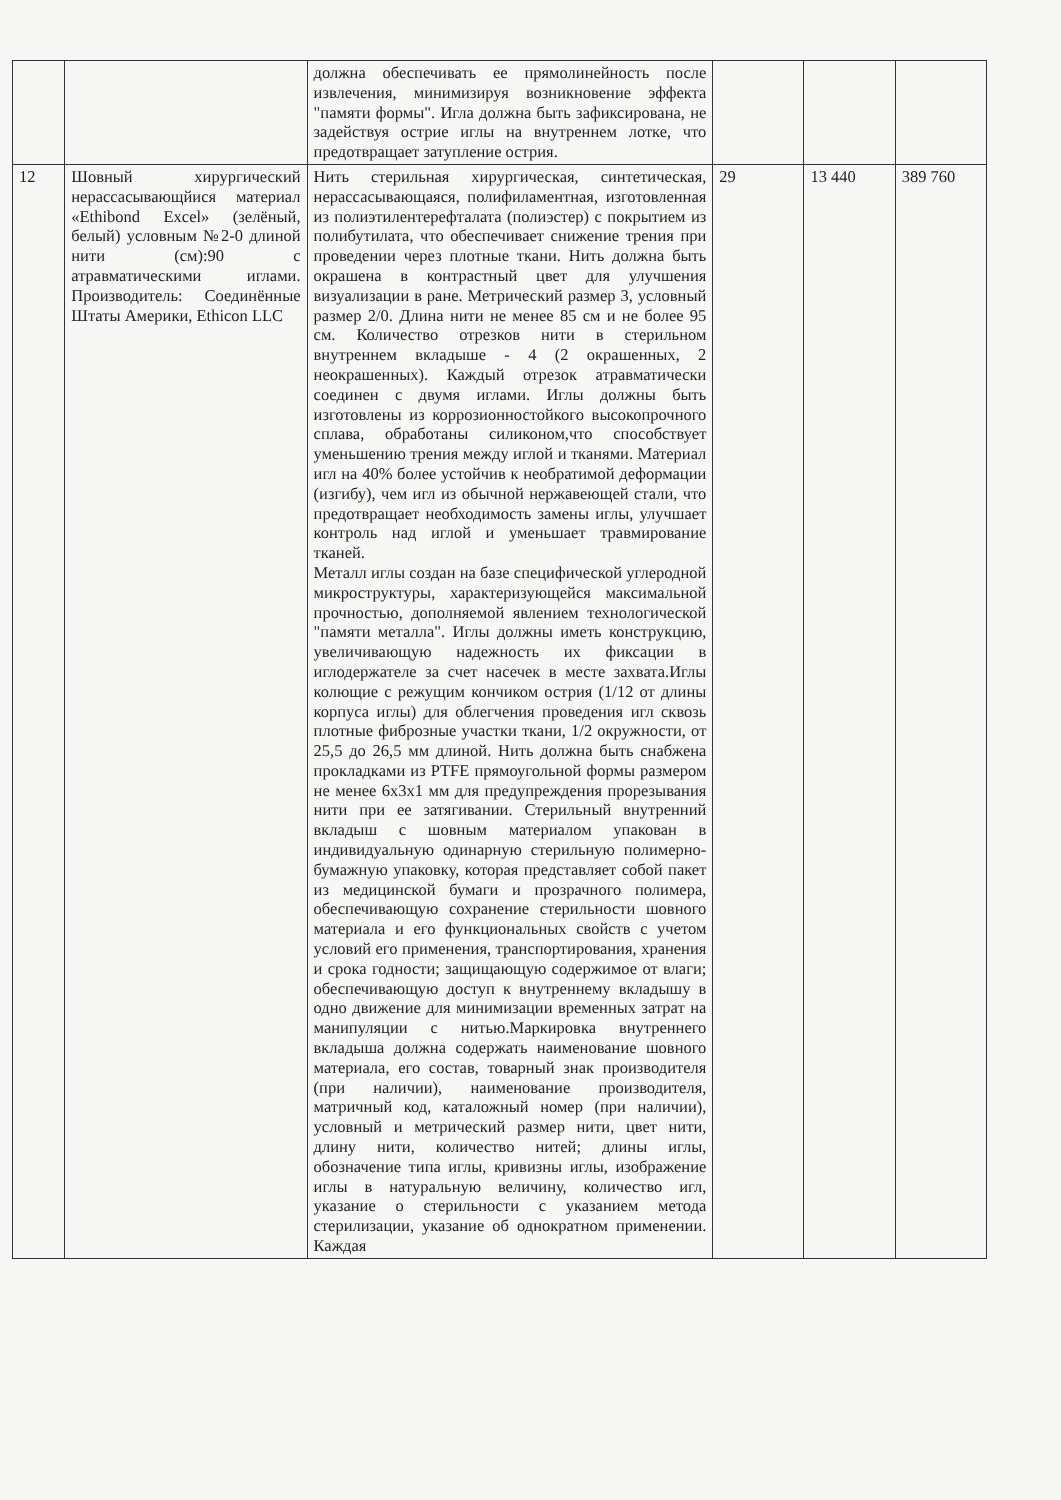| | | должна обеспечивать ее прямолинейность после извлечения, минимизируя возникновение эффекта "памяти формы". Игла должна быть зафиксирована, не задействуя острие иглы на внутреннем лотке, что предотвращает затупление острия. | | | |
| 12 | Шовный хирургический нерассасывающйися материал «Ethibond Excel» (зелёный, белый) условным №2-0 длиной нити (см):90 с атравматическими иглами. Производитель: Соединённые Штаты Америки, Ethicon LLC | Нить стерильная хирургическая, синтетическая, нерассасывающаяся, полифиламентная, изготовленная из полиэтилентерефталата (полиэстер) с покрытием из полибутилата, что обеспечивает снижение трения при проведении через плотные ткани. Нить должна быть окрашена в контрастный цвет для улучшения визуализации в ране. Метрический размер 3, условный размер 2/0. Длина нити не менее 85 см и не более 95 см. Количество отрезков нити в стерильном внутреннем вкладыше - 4 (2 окрашенных, 2 неокрашенных). Каждый отрезок атравматически соединен с двумя иглами. Иглы должны быть изготовлены из коррозионностойкого высокопрочного сплава, обработаны силиконом,что способствует уменьшению трения между иглой и тканями. Материал игл на 40% более устойчив к необратимой деформации (изгибу), чем игл из обычной нержавеющей стали, что предотвращает необходимость замены иглы, улучшает контроль над иглой и уменьшает травмирование тканей. Металл иглы создан на базе специфической углеродной микроструктуры, характеризующейся максимальной прочностью, дополняемой явлением технологической "памяти металла". Иглы должны иметь конструкцию, увеличивающую надежность их фиксации в иглодержателе за счет насечек в месте захвата.Иглы колющие с режущим кончиком острия (1/12 от длины корпуса иглы) для облегчения проведения игл сквозь плотные фиброзные участки ткани, 1/2 окружности, от 25,5 до 26,5 мм длиной. Нить должна быть снабжена прокладками из PTFE прямоугольной формы размером не менее 6х3х1 мм для предупреждения прорезывания нити при ее затягивании. Стерильный внутренний вкладыш с шовным материалом упакован в индивидуальную одинарную стерильную полимерно-бумажную упаковку, которая представляет собой пакет из медицинской бумаги и прозрачного полимера, обеспечивающую сохранение стерильности шовного материала и его функциональных свойств с учетом условий его применения, транспортирования, хранения и срока годности; защищающую содержимое от влаги; обеспечивающую доступ к внутреннему вкладышу в одно движение для минимизации временных затрат на манипуляции с нитью.Маркировка внутреннего вкладыша должна содержать наименование шовного материала, его состав, товарный знак производителя (при наличии), наименование производителя, матричный код, каталожный номер (при наличии), условный и метрический размер нити, цвет нити, длину нити, количество нитей; длины иглы, обозначение типа иглы, кривизны иглы, изображение иглы в натуральную величину, количество игл, указание о стерильности с указанием метода стерилизации, указание об однократном применении. Каждая | 29 | 13 440 | 389 760 |